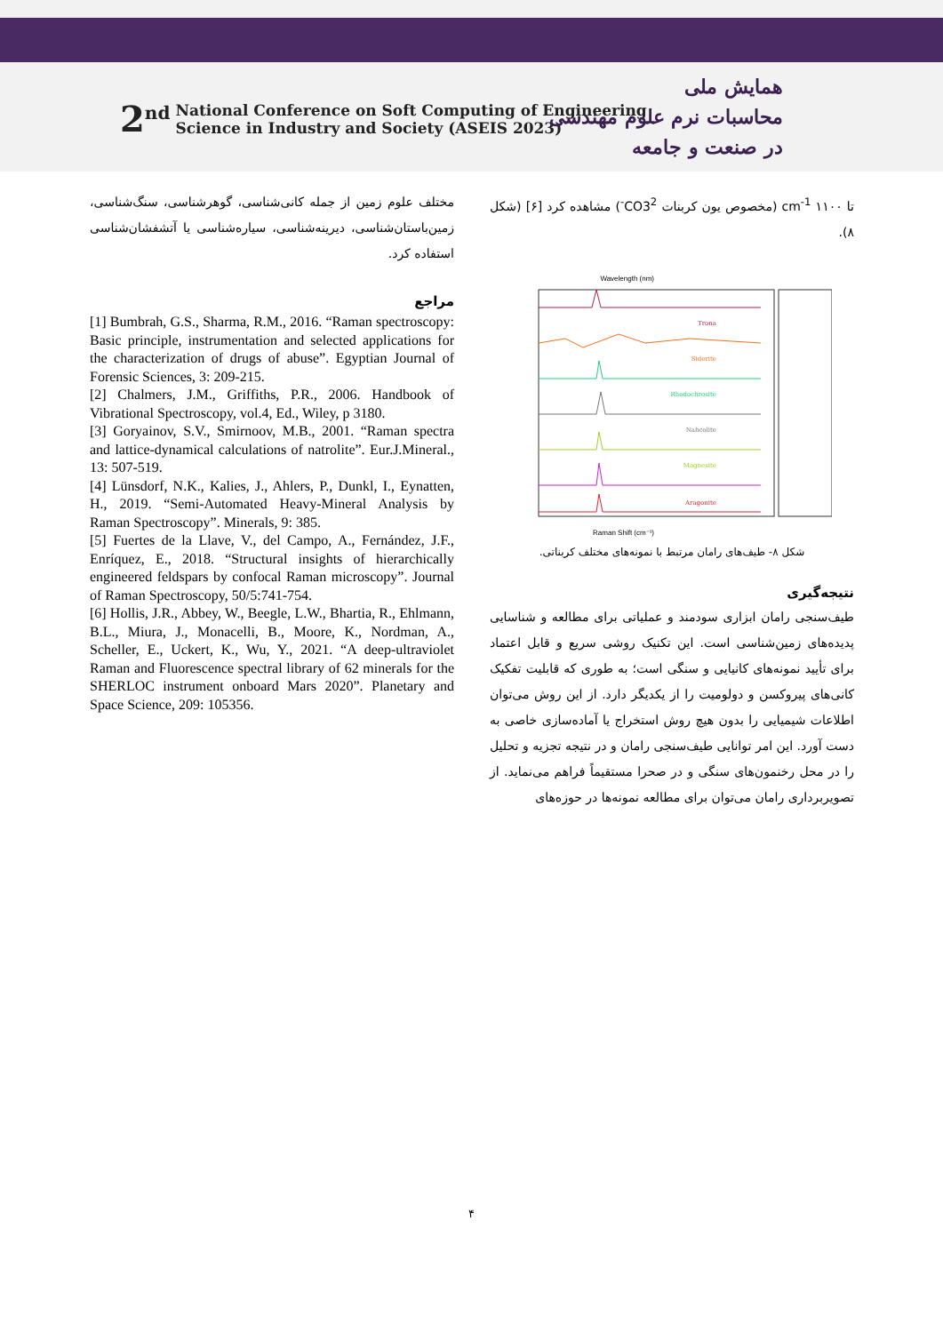2<sup>nd</sup> National Conference on Soft Computing of Engineering
Science in Industry and Society (ASEIS 2023)
همایش ملی
محاسبات نرم علوم مهندسی
در صنعت و جامعه
تا ۱۱۰۰ cm<sup>-1</sup> (مخصوص یون کربنات CO3<sup>2-</sup>) مشاهده کرد [۶] (شکل ۸).
Wavelength (nm)
Raman Shift (cm⁻¹)
Trona
Siderite
Rhodochrosite
Nahcolite
Magnesite
Aragonite
شکل ۸- طیف‌های رامان مرتبط با نمونه‌های مختلف کربناتی.
نتیجه‌گیری
طیف‌سنجی رامان ابزاری سودمند و عملیاتی برای مطالعه و شناسایی پدیده‌های زمین‌شناسی است. این تکنیک روشی سریع و قابل اعتماد برای تأیید نمونه‌های کانیایی و سنگی است؛ به طوری که قابلیت تفکیک کانی‌های پیروکسن و دولومیت را از یکدیگر دارد. از این روش می‌توان اطلاعات شیمیایی را بدون هیچ روش استخراج یا آماده‌سازی خاصی به دست آورد. این امر توانایی طیف‌سنجی رامان و در نتیجه تجزیه و تحلیل را در محل رخنمون‌های سنگی و در صحرا مستقیماً فراهم می‌نماید. از تصویربرداری رامان می‌توان برای مطالعه نمونه‌ها در حوزه‌های
مختلف علوم زمین از جمله کانی‌شناسی، گوهرشناسی، سنگ‌شناسی، زمین‌باستان‌شناسی، دیرینه‌شناسی، سیاره‌شناسی یا آتشفشان‌شناسی استفاده کرد.
مراجع
[1] Bumbrah, G.S., Sharma, R.M., 2016. “Raman spectroscopy: Basic principle, instrumentation and selected applications for the characterization of drugs of abuse”. Egyptian Journal of Forensic Sciences, 3: 209-215.
[2] Chalmers, J.M., Griffiths, P.R., 2006. Handbook of Vibrational Spectroscopy, vol.4, Ed., Wiley, p 3180.
[3] Goryainov, S.V., Smirnoov, M.B., 2001. “Raman spectra and lattice-dynamical calculations of natrolite”. Eur.J.Mineral., 13: 507-519.
[4] Lünsdorf, N.K., Kalies, J., Ahlers, P., Dunkl, I., Eynatten, H., 2019. “Semi-Automated Heavy-Mineral Analysis by Raman Spectroscopy”. Minerals, 9: 385.
[5] Fuertes de la Llave, V., del Campo, A., Fernández, J.F., Enríquez, E., 2018. “Structural insights of hierarchically engineered feldspars by confocal Raman microscopy”. Journal of Raman Spectroscopy, 50/5:741-754.
[6] Hollis, J.R., Abbey, W., Beegle, L.W., Bhartia, R., Ehlmann, B.L., Miura, J., Monacelli, B., Moore, K., Nordman, A., Scheller, E., Uckert, K., Wu, Y., 2021. “A deep-ultraviolet Raman and Fluorescence spectral library of 62 minerals for the SHERLOC instrument onboard Mars 2020”. Planetary and Space Science, 209: 105356.
۴